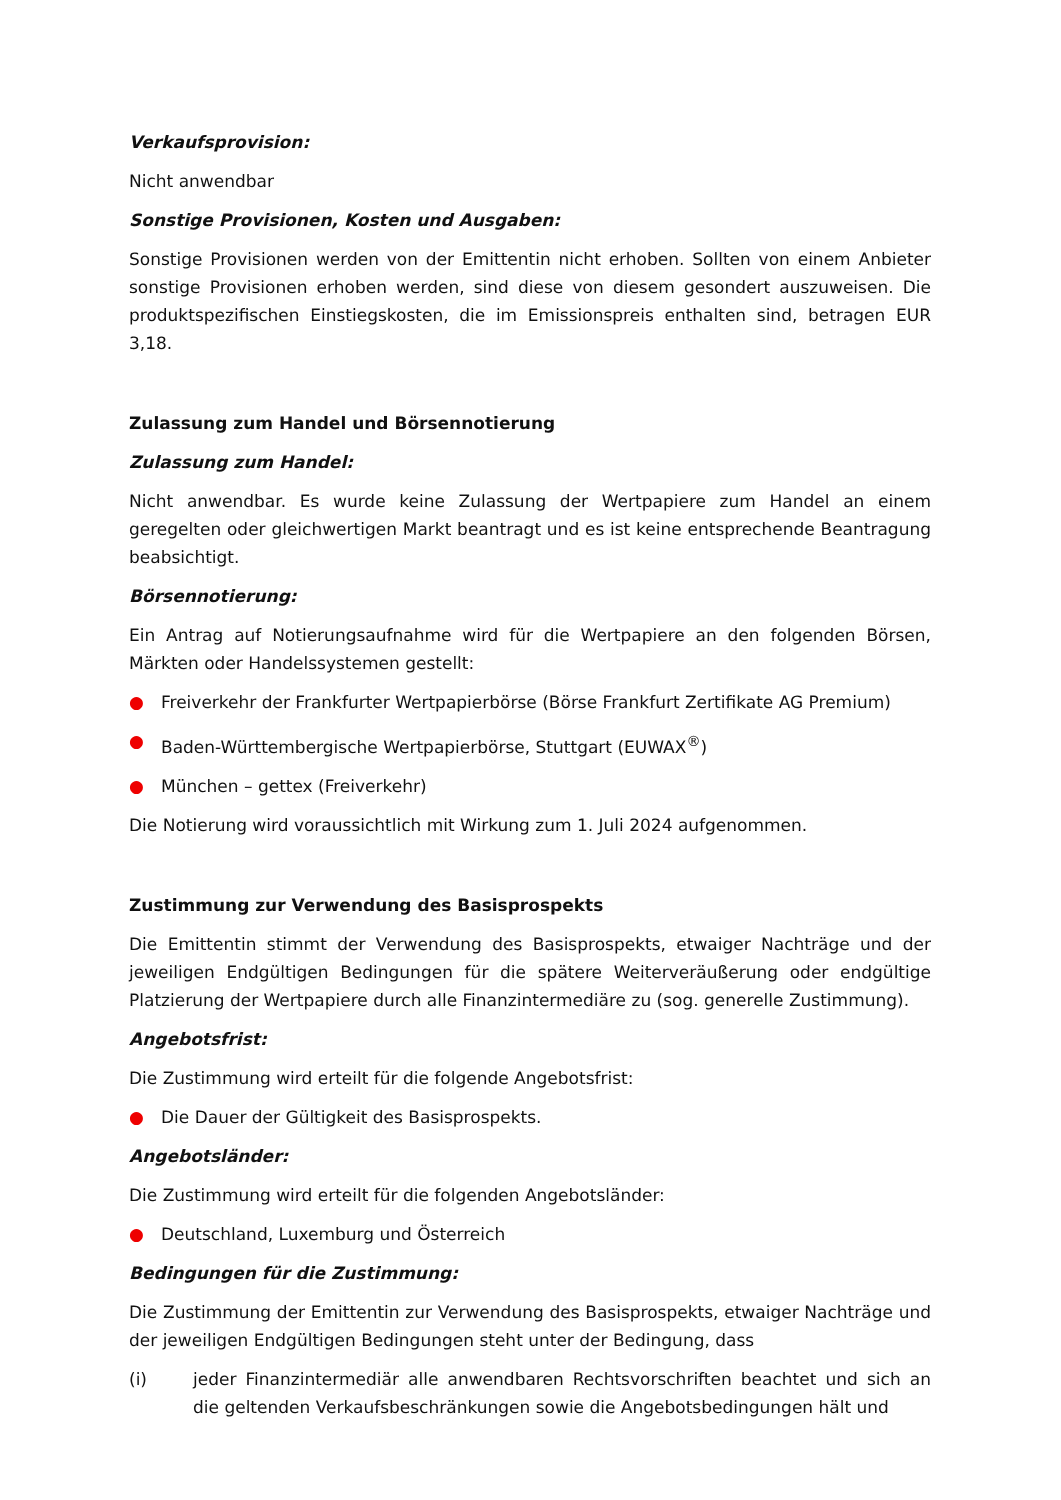Verkaufsprovision:
Nicht anwendbar
Sonstige Provisionen, Kosten und Ausgaben:
Sonstige Provisionen werden von der Emittentin nicht erhoben. Sollten von einem Anbieter sonstige Provisionen erhoben werden, sind diese von diesem gesondert auszuweisen. Die produktspezifischen Einstiegskosten, die im Emissionspreis enthalten sind, betragen EUR 3,18.
Zulassung zum Handel und Börsennotierung
Zulassung zum Handel:
Nicht anwendbar. Es wurde keine Zulassung der Wertpapiere zum Handel an einem geregelten oder gleichwertigen Markt beantragt und es ist keine entsprechende Beantragung beabsichtigt.
Börsennotierung:
Ein Antrag auf Notierungsaufnahme wird für die Wertpapiere an den folgenden Börsen, Märkten oder Handelssystemen gestellt:
● Freiverkehr der Frankfurter Wertpapierbörse (Börse Frankfurt Zertifikate AG Premium)
● Baden-Württembergische Wertpapierbörse, Stuttgart (EUWAX<sup>®</sup>)
● München – gettex (Freiverkehr)
Die Notierung wird voraussichtlich mit Wirkung zum 1. Juli 2024 aufgenommen.
Zustimmung zur Verwendung des Basisprospekts
Die Emittentin stimmt der Verwendung des Basisprospekts, etwaiger Nachträge und der jeweiligen Endgültigen Bedingungen für die spätere Weiterveräußerung oder endgültige Platzierung der Wertpapiere durch alle Finanzintermediäre zu (sog. generelle Zustimmung).
Angebotsfrist:
Die Zustimmung wird erteilt für die folgende Angebotsfrist:
● Die Dauer der Gültigkeit des Basisprospekts.
Angebotsländer:
Die Zustimmung wird erteilt für die folgenden Angebotsländer:
● Deutschland, Luxemburg und Österreich
Bedingungen für die Zustimmung:
Die Zustimmung der Emittentin zur Verwendung des Basisprospekts, etwaiger Nachträge und der jeweiligen Endgültigen Bedingungen steht unter der Bedingung, dass
(i) jeder Finanzintermediär alle anwendbaren Rechtsvorschriften beachtet und sich an die geltenden Verkaufsbeschränkungen sowie die Angebotsbedingungen hält und